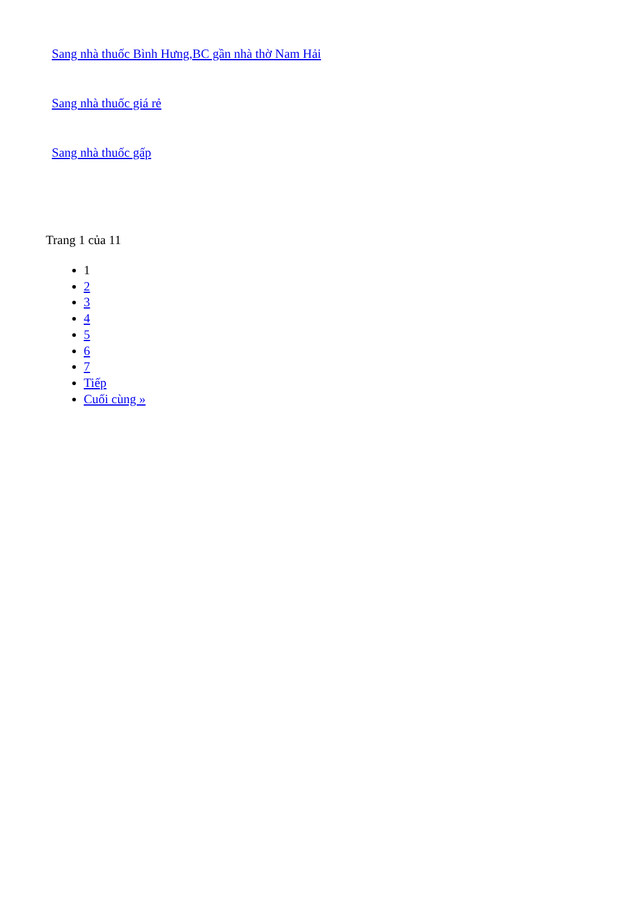Sang nhà thuốc Bình Hưng,BC gần nhà thờ Nam Hải
Sang nhà thuốc giá rẻ
Sang nhà thuốc gấp
Trang 1 của 11
1
2
3
4
5
6
7
Tiếp
Cuối cùng »